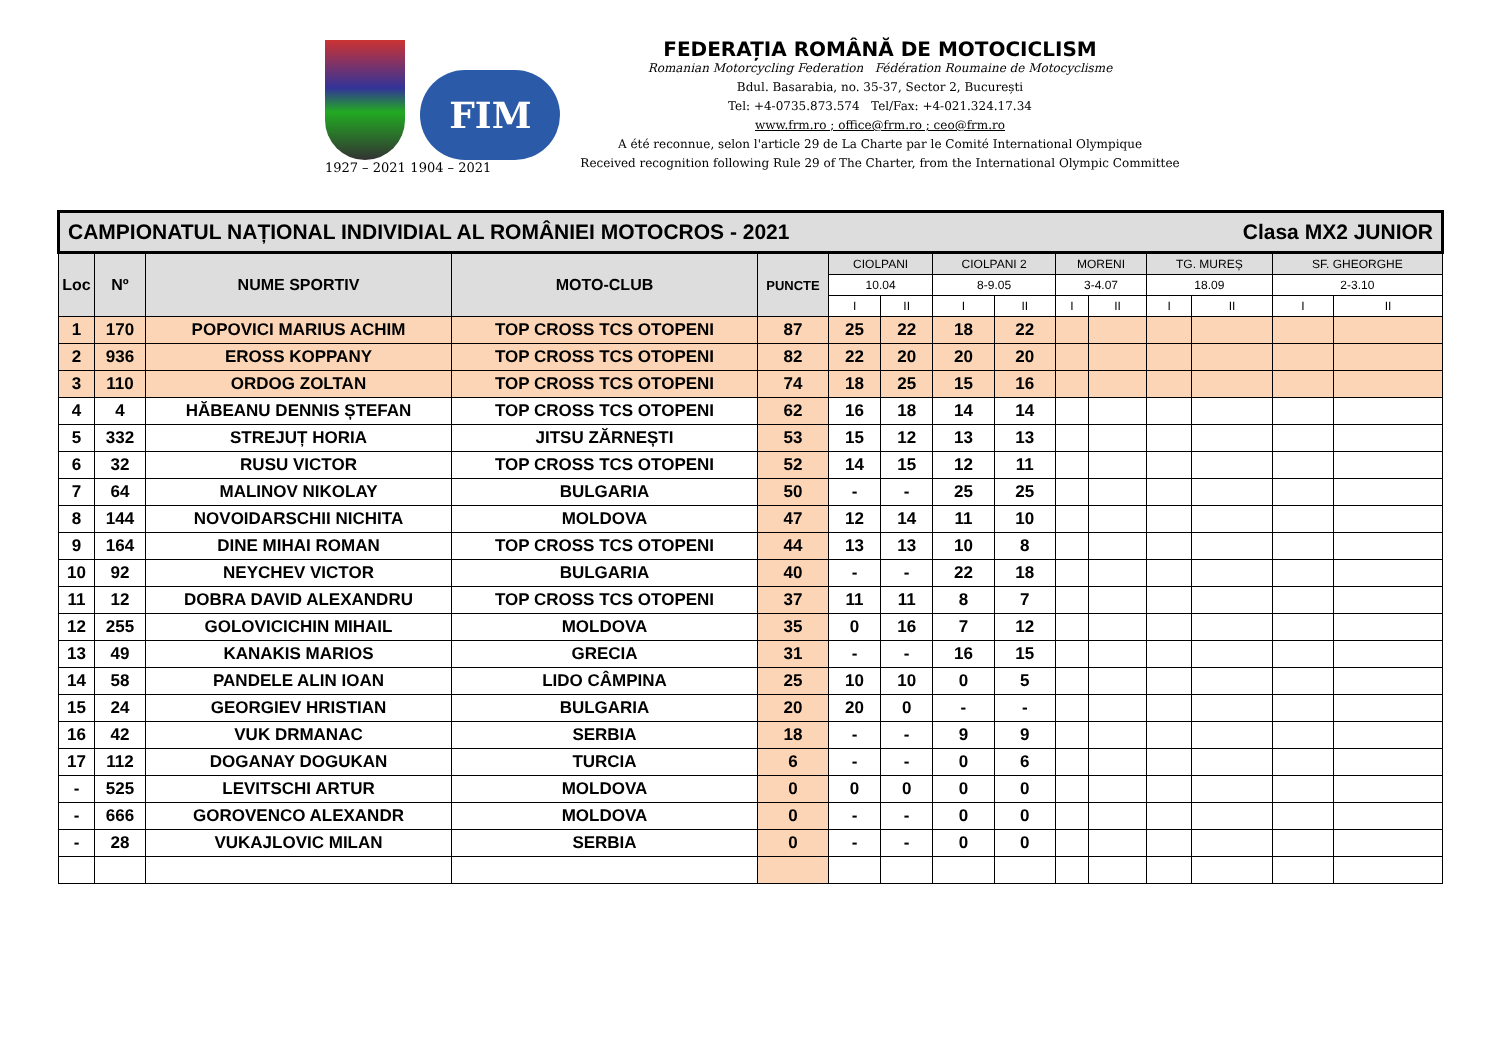1927 – 2021
FIM
1904 – 2021
FEDERAȚIA ROMÂNĂ DE MOTOCICLISM
Romanian Motorcycling Federation Fédération Roumaine de Motocyclisme
Bdul. Basarabia, no. 35-37, Sector 2, București
Tel: +4-0735.873.574 Tel/Fax: +4-021.324.17.34
www.frm.ro ; office@frm.ro ; ceo@frm.ro
A été reconnue, selon l'article 29 de La Charte par le Comité International Olympique
Received recognition following Rule 29 of The Charter, from the International Olympic Committee
| CAMPIONATUL NAȚIONAL INDIVIDIAL AL ROMÂNIEI MOTOCROS - 2021 Clasa MX2 JUNIOR | | | | | | | | | | | | | | |
| Loc | Nº | NUME SPORTIV | MOTO-CLUB | PUNCTE | CIOLPANI | | CIOLPANI 2 | | MORENI | | TG. MUREȘ | | SF. GHEORGHE | |
| | | | | | 10.04 | | 8-9.05 | | 3-4.07 | | 18.09 | | 2-3.10 | |
| | | | | | I | II | I | II | I | II | I | II | I | II |
| 1 | 170 | POPOVICI MARIUS ACHIM | TOP CROSS TCS OTOPENI | 87 | 25 | 22 | 18 | 22 | | | | | | |
| 2 | 936 | EROSS KOPPANY | TOP CROSS TCS OTOPENI | 82 | 22 | 20 | 20 | 20 | | | | | | |
| 3 | 110 | ORDOG ZOLTAN | TOP CROSS TCS OTOPENI | 74 | 18 | 25 | 15 | 16 | | | | | | |
| 4 | 4 | HĂBEANU DENNIS ȘTEFAN | TOP CROSS TCS OTOPENI | 62 | 16 | 18 | 14 | 14 | | | | | | |
| 5 | 332 | STREJUȚ HORIA | JITSU ZĂRNEȘTI | 53 | 15 | 12 | 13 | 13 | | | | | | |
| 6 | 32 | RUSU VICTOR | TOP CROSS TCS OTOPENI | 52 | 14 | 15 | 12 | 11 | | | | | | |
| 7 | 64 | MALINOV NIKOLAY | BULGARIA | 50 | - | - | 25 | 25 | | | | | | |
| 8 | 144 | NOVOIDARSCHII NICHITA | MOLDOVA | 47 | 12 | 14 | 11 | 10 | | | | | | |
| 9 | 164 | DINE MIHAI ROMAN | TOP CROSS TCS OTOPENI | 44 | 13 | 13 | 10 | 8 | | | | | | |
| 10 | 92 | NEYCHEV VICTOR | BULGARIA | 40 | - | - | 22 | 18 | | | | | | |
| 11 | 12 | DOBRA DAVID ALEXANDRU | TOP CROSS TCS OTOPENI | 37 | 11 | 11 | 8 | 7 | | | | | | |
| 12 | 255 | GOLOVICICHIN MIHAIL | MOLDOVA | 35 | 0 | 16 | 7 | 12 | | | | | | |
| 13 | 49 | KANAKIS MARIOS | GRECIA | 31 | - | - | 16 | 15 | | | | | | |
| 14 | 58 | PANDELE ALIN IOAN | LIDO CÂMPINA | 25 | 10 | 10 | 0 | 5 | | | | | | |
| 15 | 24 | GEORGIEV HRISTIAN | BULGARIA | 20 | 20 | 0 | - | - | | | | | | |
| 16 | 42 | VUK DRMANAC | SERBIA | 18 | - | - | 9 | 9 | | | | | | |
| 17 | 112 | DOGANAY DOGUKAN | TURCIA | 6 | - | - | 0 | 6 | | | | | | |
| - | 525 | LEVITSCHI ARTUR | MOLDOVA | 0 | 0 | 0 | 0 | 0 | | | | | | |
| - | 666 | GOROVENCO ALEXANDR | MOLDOVA | 0 | - | - | 0 | 0 | | | | | | |
| - | 28 | VUKAJLOVIC MILAN | SERBIA | 0 | - | - | 0 | 0 | | | | | | |